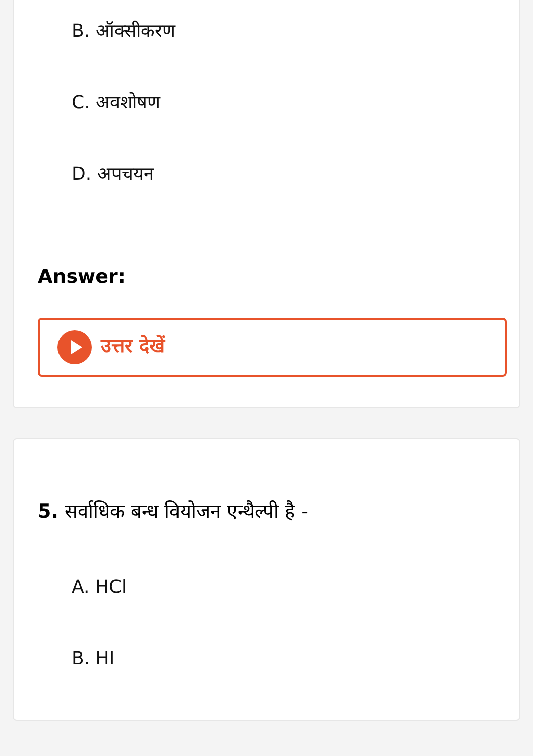B. ऑक्सीकरण
C. अवशोषण
D. अपचयन
Answer:
उत्तर देखें
5. सर्वाधिक बन्ध वियोजन एन्थैल्पी है -
A. HCl
B. HI